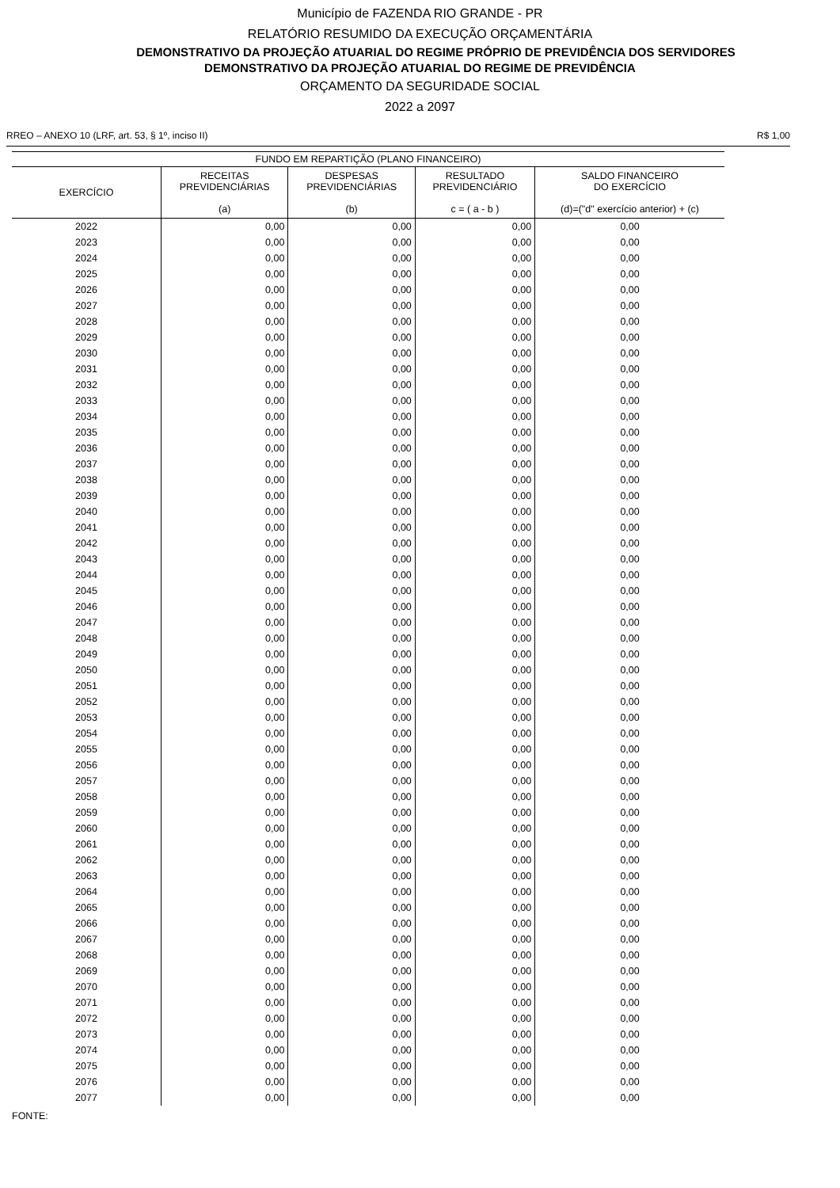Município de FAZENDA RIO GRANDE - PR
RELATÓRIO RESUMIDO DA EXECUÇÃO ORÇAMENTÁRIA
DEMONSTRATIVO DA PROJEÇÃO ATUARIAL DO REGIME PRÓPRIO DE PREVIDÊNCIA DOS SERVIDORES
DEMONSTRATIVO DA PROJEÇÃO ATUARIAL DO REGIME DE PREVIDÊNCIA
ORÇAMENTO DA SEGURIDADE SOCIAL
2022 a 2097
RREO – ANEXO 10 (LRF, art. 53, § 1º, inciso II) R$ 1,00
| FUNDO EM REPARTIÇÃO (PLANO FINANCEIRO) | | | | |
| --- | --- | --- | --- | --- |
| EXERCÍCIO | RECEITAS PREVIDENCIÁRIAS (a) | DESPESAS PREVIDENCIÁRIAS (b) | RESULTADO PREVIDENCIÁRIO c = ( a - b ) | SALDO FINANCEIRO DO EXERCÍCIO (d)=("d" exercício anterior) + (c) |
| 2022 | 0,00 | 0,00 | 0,00 | 0,00 |
| 2023 | 0,00 | 0,00 | 0,00 | 0,00 |
| 2024 | 0,00 | 0,00 | 0,00 | 0,00 |
| 2025 | 0,00 | 0,00 | 0,00 | 0,00 |
| 2026 | 0,00 | 0,00 | 0,00 | 0,00 |
| 2027 | 0,00 | 0,00 | 0,00 | 0,00 |
| 2028 | 0,00 | 0,00 | 0,00 | 0,00 |
| 2029 | 0,00 | 0,00 | 0,00 | 0,00 |
| 2030 | 0,00 | 0,00 | 0,00 | 0,00 |
| 2031 | 0,00 | 0,00 | 0,00 | 0,00 |
| 2032 | 0,00 | 0,00 | 0,00 | 0,00 |
| 2033 | 0,00 | 0,00 | 0,00 | 0,00 |
| 2034 | 0,00 | 0,00 | 0,00 | 0,00 |
| 2035 | 0,00 | 0,00 | 0,00 | 0,00 |
| 2036 | 0,00 | 0,00 | 0,00 | 0,00 |
| 2037 | 0,00 | 0,00 | 0,00 | 0,00 |
| 2038 | 0,00 | 0,00 | 0,00 | 0,00 |
| 2039 | 0,00 | 0,00 | 0,00 | 0,00 |
| 2040 | 0,00 | 0,00 | 0,00 | 0,00 |
| 2041 | 0,00 | 0,00 | 0,00 | 0,00 |
| 2042 | 0,00 | 0,00 | 0,00 | 0,00 |
| 2043 | 0,00 | 0,00 | 0,00 | 0,00 |
| 2044 | 0,00 | 0,00 | 0,00 | 0,00 |
| 2045 | 0,00 | 0,00 | 0,00 | 0,00 |
| 2046 | 0,00 | 0,00 | 0,00 | 0,00 |
| 2047 | 0,00 | 0,00 | 0,00 | 0,00 |
| 2048 | 0,00 | 0,00 | 0,00 | 0,00 |
| 2049 | 0,00 | 0,00 | 0,00 | 0,00 |
| 2050 | 0,00 | 0,00 | 0,00 | 0,00 |
| 2051 | 0,00 | 0,00 | 0,00 | 0,00 |
| 2052 | 0,00 | 0,00 | 0,00 | 0,00 |
| 2053 | 0,00 | 0,00 | 0,00 | 0,00 |
| 2054 | 0,00 | 0,00 | 0,00 | 0,00 |
| 2055 | 0,00 | 0,00 | 0,00 | 0,00 |
| 2056 | 0,00 | 0,00 | 0,00 | 0,00 |
| 2057 | 0,00 | 0,00 | 0,00 | 0,00 |
| 2058 | 0,00 | 0,00 | 0,00 | 0,00 |
| 2059 | 0,00 | 0,00 | 0,00 | 0,00 |
| 2060 | 0,00 | 0,00 | 0,00 | 0,00 |
| 2061 | 0,00 | 0,00 | 0,00 | 0,00 |
| 2062 | 0,00 | 0,00 | 0,00 | 0,00 |
| 2063 | 0,00 | 0,00 | 0,00 | 0,00 |
| 2064 | 0,00 | 0,00 | 0,00 | 0,00 |
| 2065 | 0,00 | 0,00 | 0,00 | 0,00 |
| 2066 | 0,00 | 0,00 | 0,00 | 0,00 |
| 2067 | 0,00 | 0,00 | 0,00 | 0,00 |
| 2068 | 0,00 | 0,00 | 0,00 | 0,00 |
| 2069 | 0,00 | 0,00 | 0,00 | 0,00 |
| 2070 | 0,00 | 0,00 | 0,00 | 0,00 |
| 2071 | 0,00 | 0,00 | 0,00 | 0,00 |
| 2072 | 0,00 | 0,00 | 0,00 | 0,00 |
| 2073 | 0,00 | 0,00 | 0,00 | 0,00 |
| 2074 | 0,00 | 0,00 | 0,00 | 0,00 |
| 2075 | 0,00 | 0,00 | 0,00 | 0,00 |
| 2076 | 0,00 | 0,00 | 0,00 | 0,00 |
| 2077 | 0,00 | 0,00 | 0,00 | 0,00 |
FONTE: